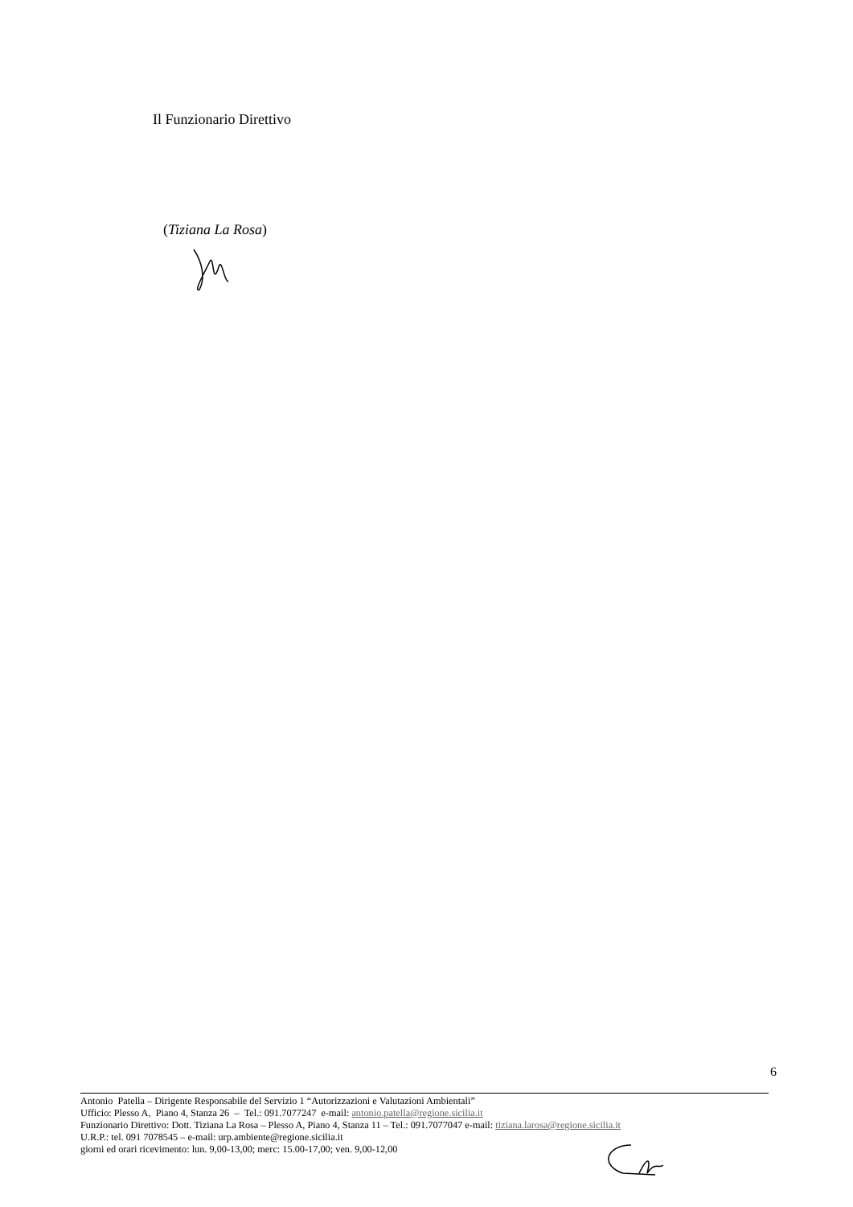Il Funzionario Direttivo
(Tiziana La Rosa)
6
Antonio Patella – Dirigente Responsabile del Servizio 1 “Autorizzazioni e Valutazioni Ambientali”
Ufficio: Plesso A, Piano 4, Stanza 26 – Tel.: 091.7077247 e-mail: antonio.patella@regione.sicilia.it
Funzionario Direttivo: Dott. Tiziana La Rosa – Plesso A, Piano 4, Stanza 11 – Tel.: 091.7077047 e-mail: tiziana.larosa@regione.sicilia.it
U.R.P.: tel. 091 7078545 – e-mail: urp.ambiente@regione.sicilia.it
giorni ed orari ricevimento: lun. 9,00-13,00; merc: 15.00-17,00; ven. 9,00-12,00